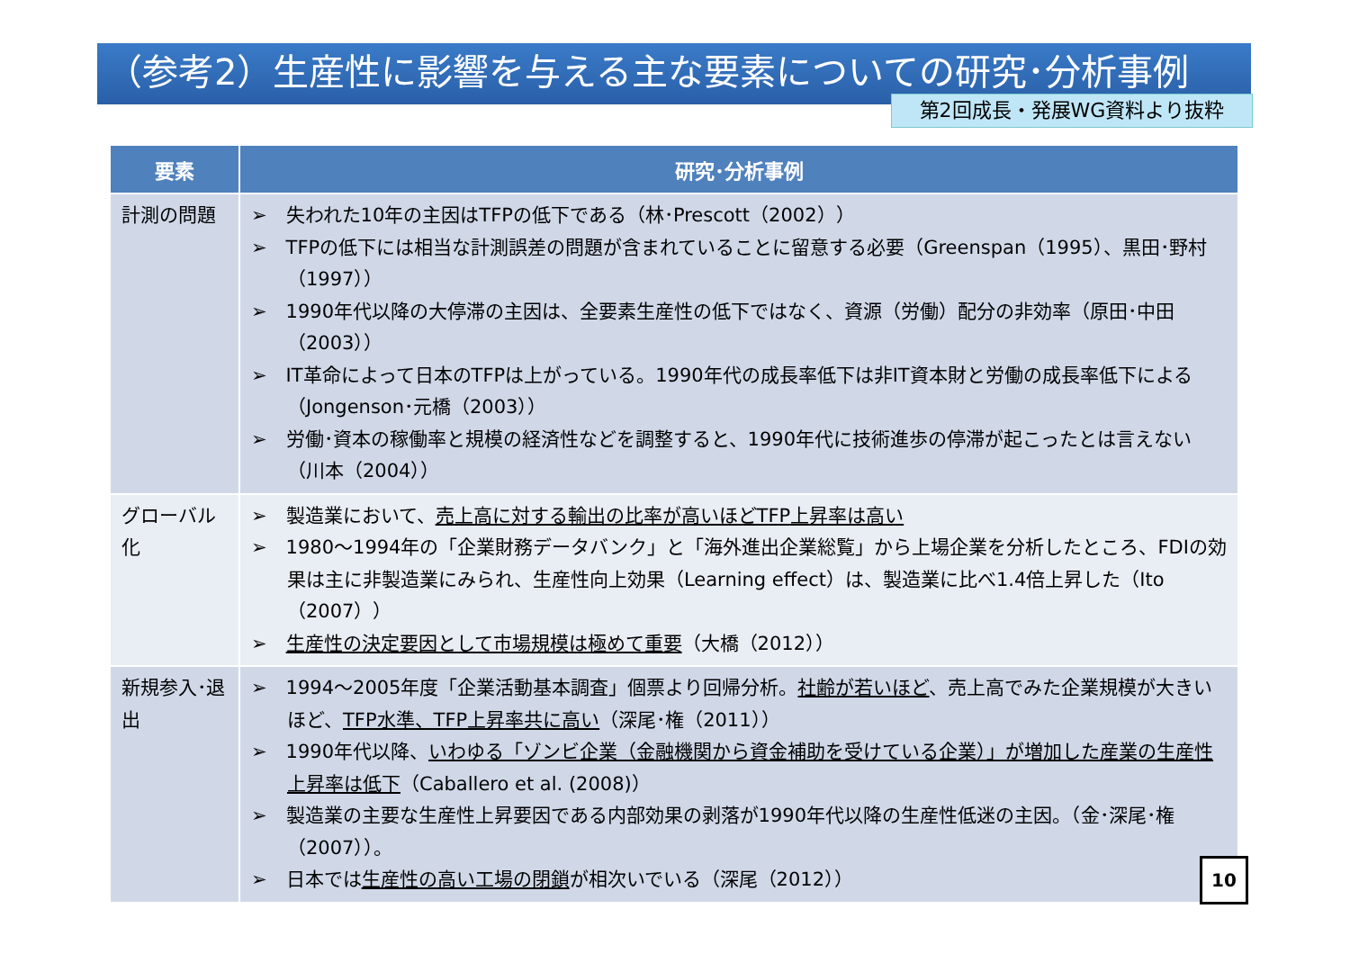（参考2）生産性に影響を与える主な要素についての研究･分析事例
第2回成長・発展WG資料より抜粋
| 要素 | 研究･分析事例 |
| --- | --- |
| 計測の問題 | ➢ 失われた10年の主因はTFPの低下である（林･Prescott（2002）） ➢ TFPの低下には相当な計測誤差の問題が含まれていることに留意する必要（Greenspan（1995）、黒田･野村（1997）） ➢ 1990年代以降の大停滞の主因は、全要素生産性の低下ではなく、資源（労働）配分の非効率（原田･中田（2003）） ➢ IT革命によって日本のTFPは上がっている。1990年代の成長率低下は非IT資本財と労働の成長率低下による（Jongenson･元橋（2003）） ➢ 労働･資本の稼働率と規模の経済性などを調整すると、1990年代に技術進歩の停滞が起こったとは言えない（川本（2004）） |
| グローバル化 | ➢ 製造業において、 売上高に対する輸出の比率が高いほどTFP上昇率は高い ➢ 1980～1994年の「企業財務データバンク」と「海外進出企業総覧」から上場企業を分析したところ、FDIの効果は主に非製造業にみられ、生産性向上効果（Learning effect）は、製造業に比べ1.4倍上昇した（Ito（2007）） ➢ 生産性の決定要因として市場規模は極めて重要 （大橋（2012）） |
| 新規参入･退出 | ➢ 1994～2005年度「企業活動基本調査」個票より回帰分析。 社齢が若いほど 、売上高でみた企業規模が大きいほど、 TFP水準、TFP上昇率共に高い （深尾･権（2011）） ➢ 1990年代以降、 いわゆる「ゾンビ企業（金融機関から資金補助を受けている企業）」が増加した産業の生産性上昇率は低下 （Caballero et al. (2008)） ➢ 製造業の主要な生産性上昇要因である内部効果の剥落が1990年代以降の生産性低迷の主因。（金･深尾･権（2007））。 ➢ 日本では 生産性の高い工場の閉鎖 が相次いでいる（深尾（2012）） |
10